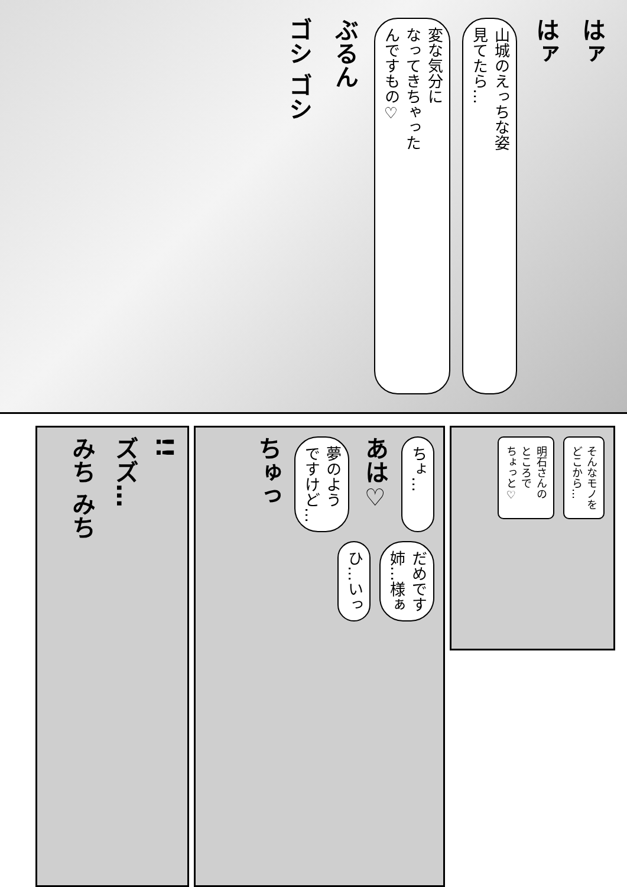はァ
はァ
山城のえっちな姿
見てたら…
変な気分に
なってきちゃった
んですもの♡
ぶるん
ゴシ ゴシ
そんなモノを
どこから…
明石さんの
ところで
ちょっと♡
ちょ…
あは♡
夢のよう
ですけど…
ちゅっ
だめです
姉…様ぁ
ひ…いっ
!!
ズズ…
みち みち